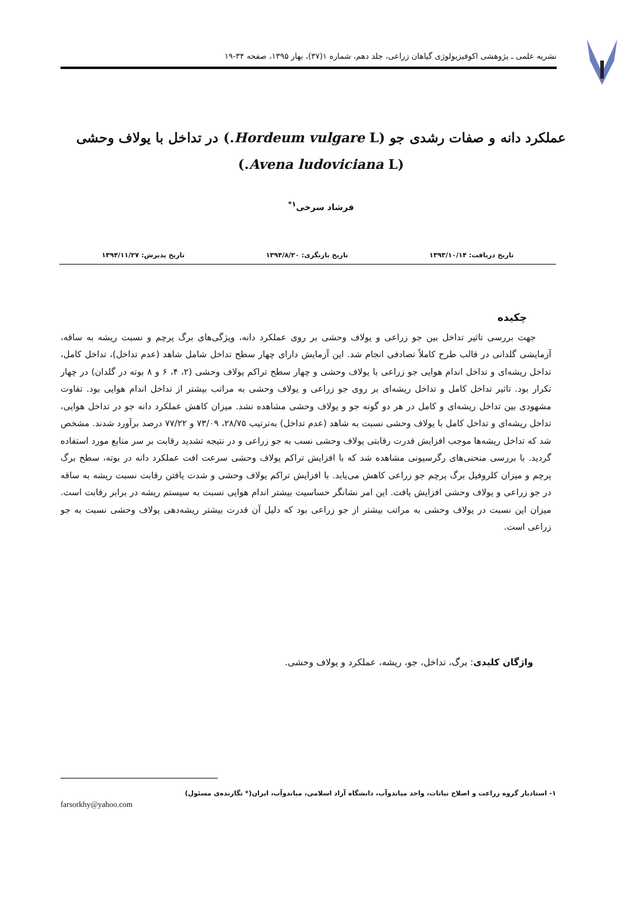نشریه علمی ـ پژوهشی اکوفیزیولوژی گیاهان زراعی، جلد دهم، شماره ۱(۳۷)، بهار ۱۳۹۵، صفحه ۳۴-۱۹
عملکرد دانه و صفات رشدی جو (Hordeum vulgare L.) در تداخل با یولاف وحشی (Avena ludoviciana L.)
فرشاد سرخی<sup>۱*</sup>
تاریخ دریافت: ۱۳۹۳/۱۰/۱۴ تاریخ بازنگری: ۱۳۹۴/۸/۲۰ تاریخ پذیرش: ۱۳۹۴/۱۱/۲۷
چکیده
جهت بررسی تاثیر تداخل بین جو زراعی و یولاف وحشی بر روی عملکرد دانه، ویژگی‌های برگ پرچم و نسبت ریشه به ساقه، آزمایشی گلدانی در قالب طرح کاملاً تصادفی انجام شد. این آزمایش دارای چهار سطح تداخل شامل شاهد (عدم تداخل)، تداخل کامل، تداخل ریشه‌ای و تداخل اندام هوایی جو زراعی با یولاف وحشی و چهار سطح تراکم یولاف وحشی (۲، ۴، ۶ و ۸ بوته در گلدان) در چهار تکرار بود. تاثیر تداخل کامل و تداخل ریشه‌ای بر روی جو زراعی و یولاف وحشی به مراتب بیشتر از تداخل اندام هوایی بود. تفاوت مشهودی بین تداخل ریشه‌ای و کامل در هر دو گونه جو و یولاف وحشی مشاهده نشد. میزان کاهش عملکرد دانه جو در تداخل هوایی، تداخل ریشه‌ای و تداخل کامل با یولاف وحشی نسبت به شاهد (عدم تداخل) به‌ترتیب ۲۸/۷۵، ۷۳/۰۹ و ۷۷/۲۲ درصد برآورد شدند. مشخص شد که تداخل ریشه‌ها موجب افزایش قدرت رقابتی یولاف وحشی نسب به جو زراعی و در نتیجه تشدید رقابت بر سر منابع مورد استفاده گردید. با بررسی منحنی‌های رگرسیونی مشاهده شد که با افزایش تراکم یولاف وحشی سرعت افت عملکرد دانه در بوته، سطح برگ پرچم و میزان کلروفیل برگ پرچم جو زراعی کاهش می‌یابد. با افزایش تراکم یولاف وحشی و شدت یافتن رقابت نسبت ریشه به ساقه در جو زراعی و یولاف وحشی افزایش یافت. این امر نشانگر حساسیت بیشتر اندام هوایی نسبت به سیستم ریشه در برابر رقابت است. میزان این نسبت در یولاف وحشی به مراتب بیشتر از جو زراعی بود که دلیل آن قدرت بیشتر ریشه‌دهی یولاف وحشی نسبت به جو زراعی است.
واژگان کلیدی: برگ، تداخل، جو، ریشه، عملکرد و یولاف وحشی.
۱- استادیار گروه زراعت و اصلاح نباتات، واحد میاندوآب، دانشگاه آزاد اسلامی، میاندوآب، ایران(* نگارنده‌ی مسئول)
farsorkhy@yahoo.com